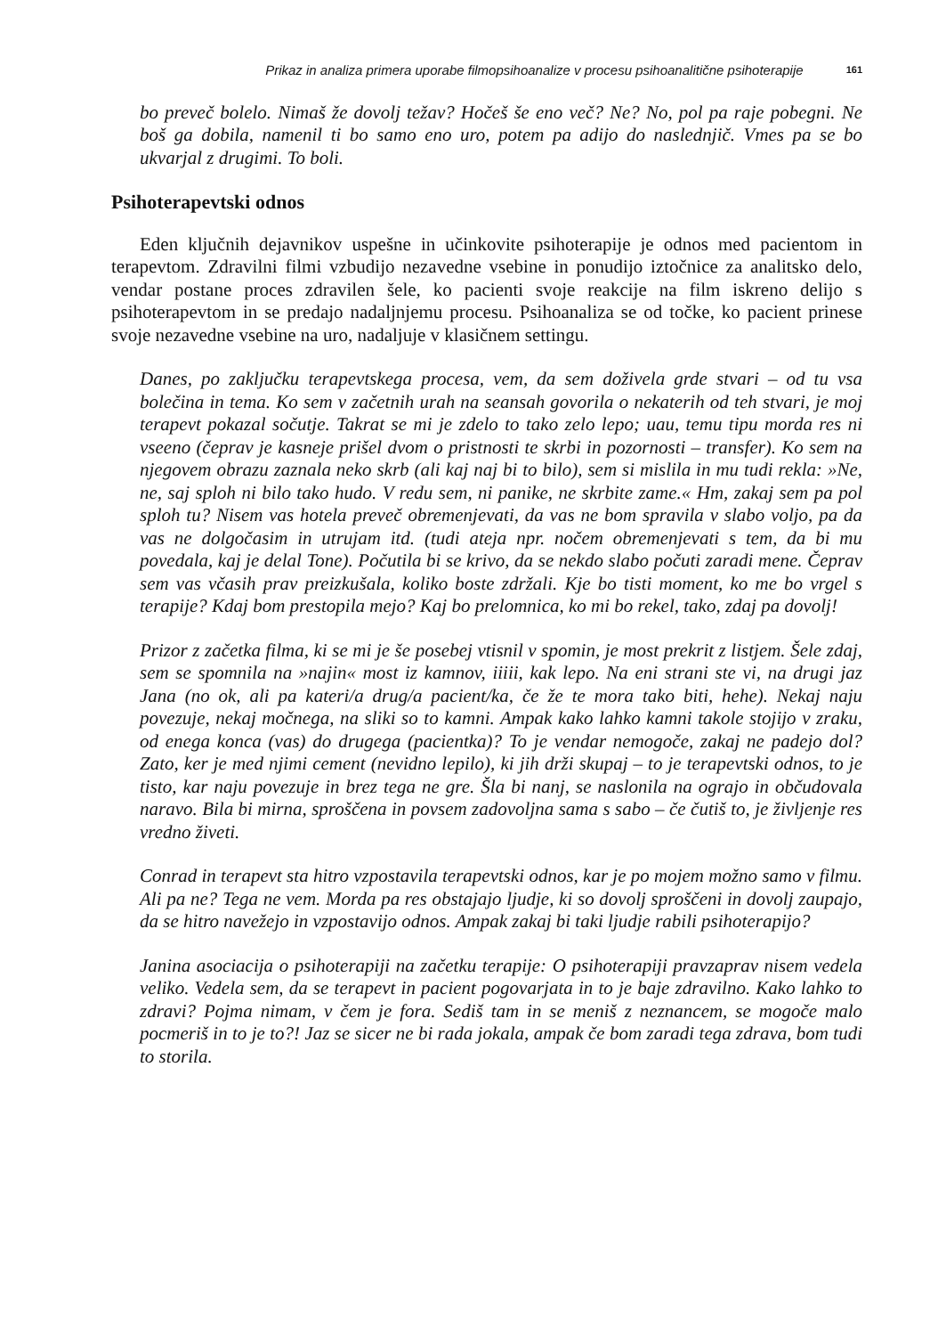Prikaz in analiza primera uporabe filmopsihoanalize v procesu psihoanalitične psihoterapije 161
bo preveč bolelo. Nimaš že dovolj težav? Hočeš še eno več? Ne? No, pol pa raje pobegni. Ne boš ga dobila, namenil ti bo samo eno uro, potem pa adijo do naslednjič. Vmes pa se bo ukvarjal z drugimi. To boli.
Psihoterapevtski odnos
Eden ključnih dejavnikov uspešne in učinkovite psihoterapije je odnos med pacientom in terapevtom. Zdravilni filmi vzbudijo nezavedne vsebine in ponudijo iztočnice za analitsko delo, vendar postane proces zdravilen šele, ko pacienti svoje reakcije na film iskreno delijo s psihoterapevtom in se predajo nadaljnjemu procesu. Psihoanaliza se od točke, ko pacient prinese svoje nezavedne vsebine na uro, nadaljuje v klasičnem settingu.
Danes, po zaključku terapevtskega procesa, vem, da sem doživela grde stvari – od tu vsa bolečina in tema. Ko sem v začetnih urah na seansah govorila o nekaterih od teh stvari, je moj terapevt pokazal sočutje. Takrat se mi je zdelo to tako zelo lepo; uau, temu tipu morda res ni vseeno (čeprav je kasneje prišel dvom o pristnosti te skrbi in pozornosti – transfer). Ko sem na njegovem obrazu zaznala neko skrb (ali kaj naj bi to bilo), sem si mislila in mu tudi rekla: »Ne, ne, saj sploh ni bilo tako hudo. V redu sem, ni panike, ne skrbite zame.« Hm, zakaj sem pa pol sploh tu? Nisem vas hotela preveč obremenjevati, da vas ne bom spravila v slabo voljo, pa da vas ne dolgočasim in utrujam itd. (tudi ateja npr. nočem obremenjevati s tem, da bi mu povedala, kaj je delal Tone). Počutila bi se krivo, da se nekdo slabo počuti zaradi mene. Čeprav sem vas včasih prav preizkušala, koliko boste zdržali. Kje bo tisti moment, ko me bo vrgel s terapije? Kdaj bom prestopila mejo? Kaj bo prelomnica, ko mi bo rekel, tako, zdaj pa dovolj!
Prizor z začetka filma, ki se mi je še posebej vtisnil v spomin, je most prekrit z listjem. Šele zdaj, sem se spomnila na »najin« most iz kamnov, iiiii, kak lepo. Na eni strani ste vi, na drugi jaz Jana (no ok, ali pa kateri/a drug/a pacient/ka, če že te mora tako biti, hehe). Nekaj naju povezuje, nekaj močnega, na sliki so to kamni. Ampak kako lahko kamni takole stojijo v zraku, od enega konca (vas) do drugega (pacientka)? To je vendar nemogoče, zakaj ne padejo dol? Zato, ker je med njimi cement (nevidno lepilo), ki jih drži skupaj – to je terapevtski odnos, to je tisto, kar naju povezuje in brez tega ne gre. Šla bi nanj, se naslonila na ograjo in občudovala naravo. Bila bi mirna, sproščena in povsem zadovoljna sama s sabo – če čutiš to, je življenje res vredno živeti.
Conrad in terapevt sta hitro vzpostavila terapevtski odnos, kar je po mojem možno samo v filmu. Ali pa ne? Tega ne vem. Morda pa res obstajajo ljudje, ki so dovolj sproščeni in dovolj zaupajo, da se hitro navežejo in vzpostavijo odnos. Ampak zakaj bi taki ljudje rabili psihoterapijo?
Janina asociacija o psihoterapiji na začetku terapije: O psihoterapiji pravzaprav nisem vedela veliko. Vedela sem, da se terapevt in pacient pogovarjata in to je baje zdravilno. Kako lahko to zdravi? Pojma nimam, v čem je fora. Sediš tam in se meniš z neznancem, se mogoče malo pocmeriš in to je to?! Jaz se sicer ne bi rada jokala, ampak če bom zaradi tega zdrava, bom tudi to storila.